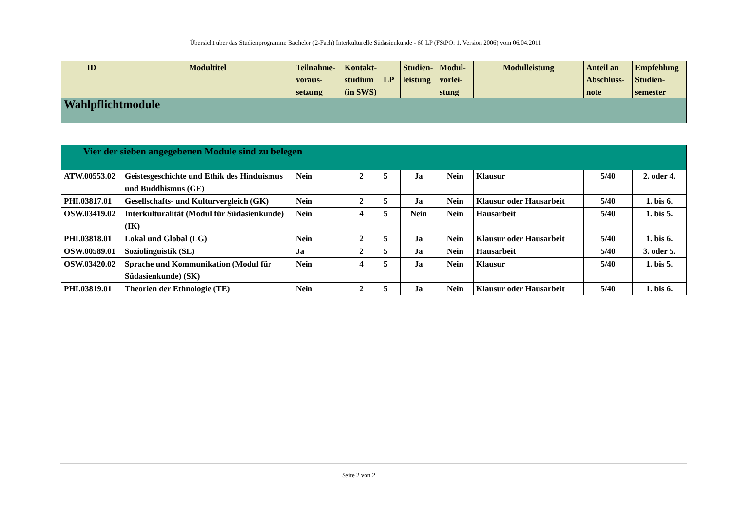Übersicht über das Studienprogramm: Bachelor (2-Fach) Interkulturelle Südasienkunde - 60 LP (FStPO: 1. Version 2006) vom 06.04.2011
| ID | Modultitel | Teilnahme- voraus- setzung | Kontakt- studium (in SWS) | LP | Studien- leistung | Modul- vorlei- stung | Modulleistung | Anteil an Abschluss- note | Empfehlung Studien- semester |
| --- | --- | --- | --- | --- | --- | --- | --- | --- | --- |
| Wahlpflichtmodule | | | | | | | | | |
| Vier der sieben angegebenen Module sind zu belegen | | | | | | | | | |
| ATW.00553.02 | Geistesgeschichte und Ethik des Hinduismus und Buddhismus (GE) | Nein | 2 | 5 | Ja | Nein | Klausur | 5/40 | 2. oder 4. |
| PHI.03817.01 | Gesellschafts- und Kulturvergleich (GK) | Nein | 2 | 5 | Ja | Nein | Klausur oder Hausarbeit | 5/40 | 1. bis 6. |
| OSW.03419.02 | Interkulturalität (Modul für Südasienkunde) (IK) | Nein | 4 | 5 | Nein | Nein | Hausarbeit | 5/40 | 1. bis 5. |
| PHI.03818.01 | Lokal und Global (LG) | Nein | 2 | 5 | Ja | Nein | Klausur oder Hausarbeit | 5/40 | 1. bis 6. |
| OSW.00589.01 | Soziolinguistik (SL) | Ja | 2 | 5 | Ja | Nein | Hausarbeit | 5/40 | 3. oder 5. |
| OSW.03420.02 | Sprache und Kommunikation (Modul für Südasienkunde) (SK) | Nein | 4 | 5 | Ja | Nein | Klausur | 5/40 | 1. bis 5. |
| PHI.03819.01 | Theorien der Ethnologie (TE) | Nein | 2 | 5 | Ja | Nein | Klausur oder Hausarbeit | 5/40 | 1. bis 6. |
Seite 2 von 2